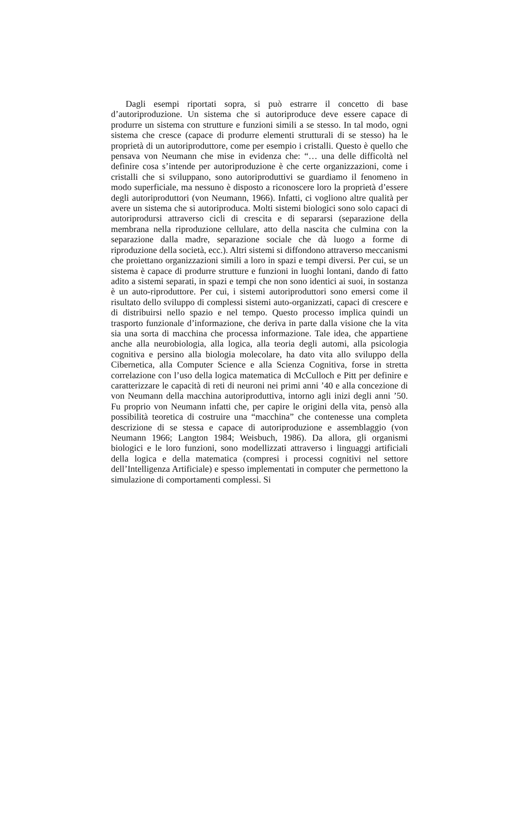Dagli esempi riportati sopra, si può estrarre il concetto di base d’autoriproduzione. Un sistema che si autoriproduce deve essere capace di produrre un sistema con strutture e funzioni simili a se stesso. In tal modo, ogni sistema che cresce (capace di produrre elementi strutturali di se stesso) ha le proprietà di un autoriproduttore, come per esempio i cristalli. Questo è quello che pensava von Neumann che mise in evidenza che: “… una delle difficoltà nel definire cosa s’intende per autoriproduzione è che certe organizzazioni, come i cristalli che si sviluppano, sono autoriproduttivi se guardiamo il fenomeno in modo superficiale, ma nessuno è disposto a riconoscere loro la proprietà d’essere degli autoriproduttori (von Neumann, 1966). Infatti, ci vogliono altre qualità per avere un sistema che si autoriproduca. Molti sistemi biologici sono solo capaci di autoriprodursi attraverso cicli di crescita e di separarsi (separazione della membrana nella riproduzione cellulare, atto della nascita che culmina con la separazione dalla madre, separazione sociale che dà luogo a forme di riproduzione della società, ecc.). Altri sistemi si diffondono attraverso meccanismi che proiettano organizzazioni simili a loro in spazi e tempi diversi. Per cui, se un sistema è capace di produrre strutture e funzioni in luoghi lontani, dando di fatto adito a sistemi separati, in spazi e tempi che non sono identici ai suoi, in sostanza è un auto-riproduttore. Per cui, i sistemi autoriproduttori sono emersi come il risultato dello sviluppo di complessi sistemi auto-organizzati, capaci di crescere e di distribuirsi nello spazio e nel tempo. Questo processo implica quindi un trasporto funzionale d’informazione, che deriva in parte dalla visione che la vita sia una sorta di macchina che processa informazione. Tale idea, che appartiene anche alla neurobiologia, alla logica, alla teoria degli automi, alla psicologia cognitiva e persino alla biologia molecolare, ha dato vita allo sviluppo della Cibernetica, alla Computer Science e alla Scienza Cognitiva, forse in stretta correlazione con l’uso della logica matematica di McCulloch e Pitt per definire e caratterizzare le capacità di reti di neuroni nei primi anni ’40 e alla concezione di von Neumann della macchina autoriproduttiva, intorno agli inizi degli anni ’50. Fu proprio von Neumann infatti che, per capire le origini della vita, pensò alla possibilità teoretica di costruire una “macchina” che contenesse una completa descrizione di se stessa e capace di autoriproduzione e assemblaggio (von Neumann 1966; Langton 1984; Weisbuch, 1986). Da allora, gli organismi biologici e le loro funzioni, sono modellizzati attraverso i linguaggi artificiali della logica e della matematica (compresi i processi cognitivi nel settore dell’Intelligenza Artificiale) e spesso implementati in computer che permettono la simulazione di comportamenti complessi. Si